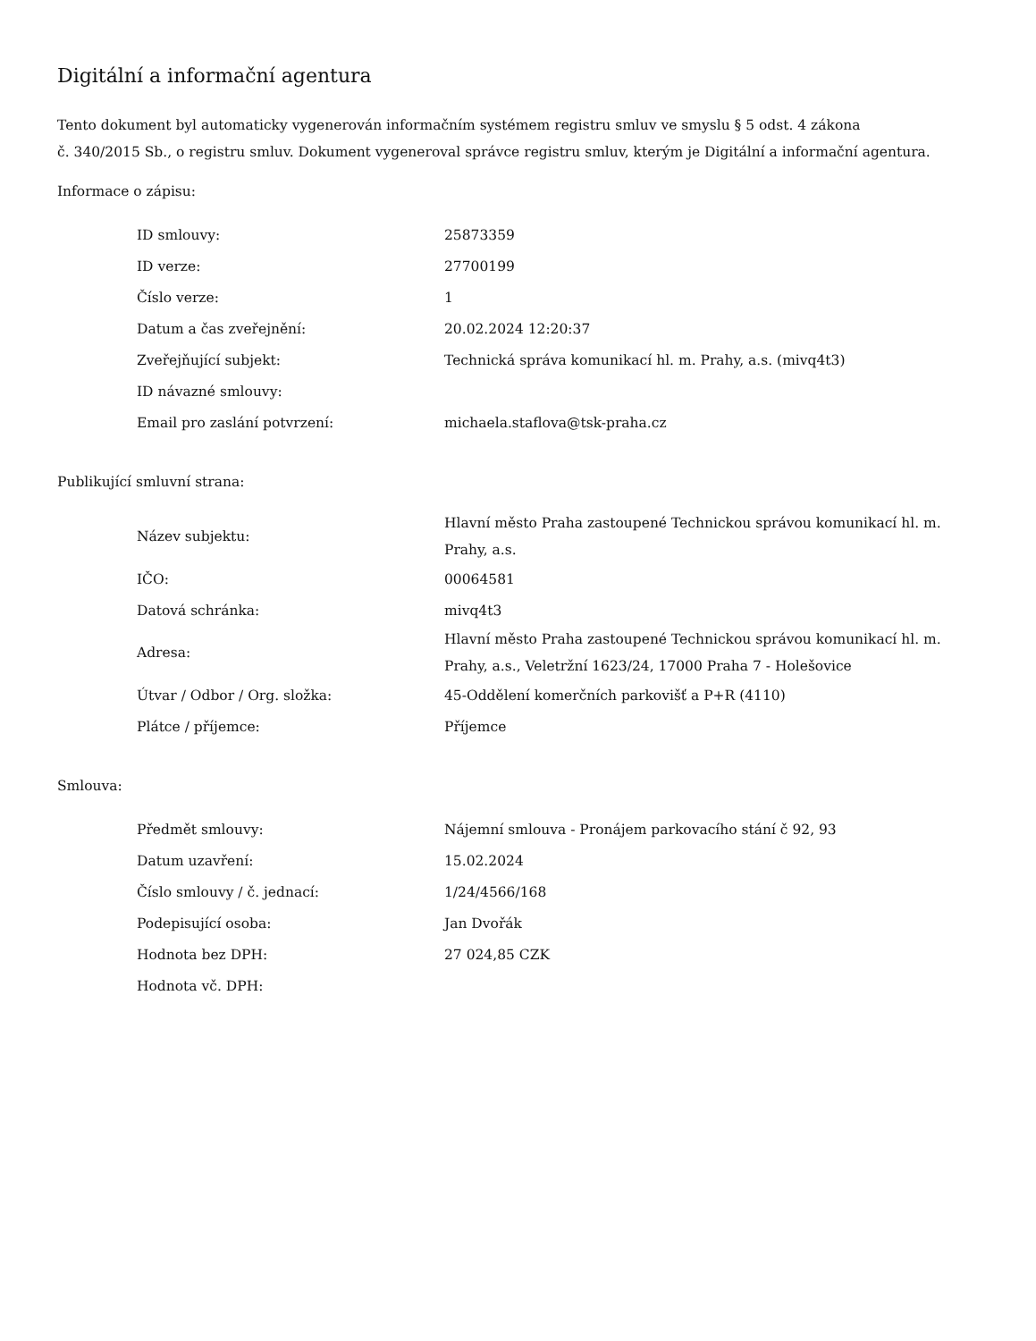Digitální a informační agentura
Tento dokument byl automaticky vygenerován informačním systémem registru smluv ve smyslu § 5 odst. 4 zákona
č. 340/2015 Sb., o registru smluv. Dokument vygeneroval správce registru smluv, kterým je Digitální a informační agentura.
Informace o zápisu:
| ID smlouvy: | 25873359 |
| ID verze: | 27700199 |
| Číslo verze: | 1 |
| Datum a čas zveřejnění: | 20.02.2024 12:20:37 |
| Zveřejňující subjekt: | Technická správa komunikací hl. m. Prahy, a.s. (mivq4t3) |
| ID návazné smlouvy: | |
| Email pro zaslání potvrzení: | michaela.staflova@tsk-praha.cz |
Publikující smluvní strana:
| Název subjektu: | Hlavní město Praha zastoupené Technickou správou komunikací hl. m. Prahy, a.s. |
| IČO: | 00064581 |
| Datová schránka: | mivq4t3 |
| Adresa: | Hlavní město Praha zastoupené Technickou správou komunikací hl. m. Prahy, a.s., Veletržní 1623/24, 17000 Praha 7 - Holešovice |
| Útvar / Odbor / Org. složka: | 45-Oddělení komerčních parkovišť a P+R (4110) |
| Plátce / příjemce: | Příjemce |
Smlouva:
| Předmět smlouvy: | Nájemní smlouva - Pronájem parkovacího stání č 92, 93 |
| Datum uzavření: | 15.02.2024 |
| Číslo smlouvy / č. jednací: | 1/24/4566/168 |
| Podepisující osoba: | Jan Dvořák |
| Hodnota bez DPH: | 27 024,85 CZK |
| Hodnota vč. DPH: | |